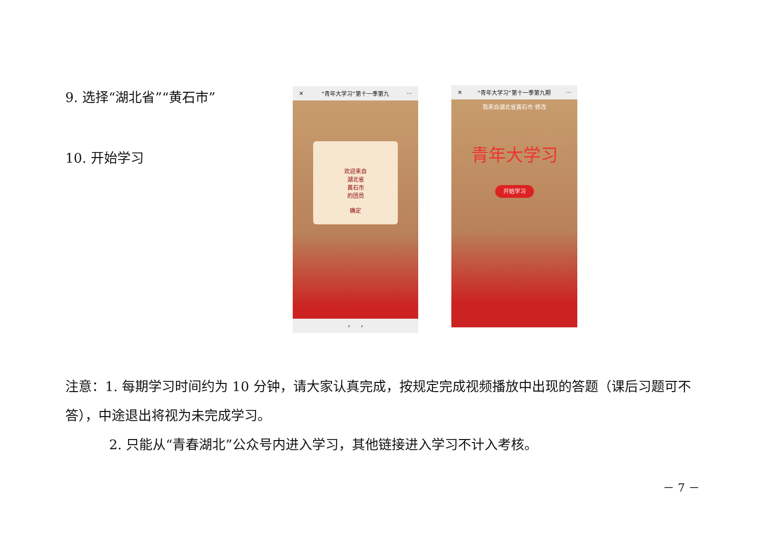9. 选择“湖北省”“黄石市”
10. 开始学习
✕ “青年大学习”第十一季第九 ···
欢迎来自
湖北省
黄石市
的团员
确定
‹ ›
✕ “青年大学习”第十一季第九期 ···
我来自湖北省黄石市 修改
青年大学习
开始学习
注意：1. 每期学习时间约为 10 分钟，请大家认真完成，按规定完成视频播放中出现的答题（课后习题可不答），中途退出将视为未完成学习。
2. 只能从“青春湖北”公众号内进入学习，其他链接进入学习不计入考核。
－ 7 －